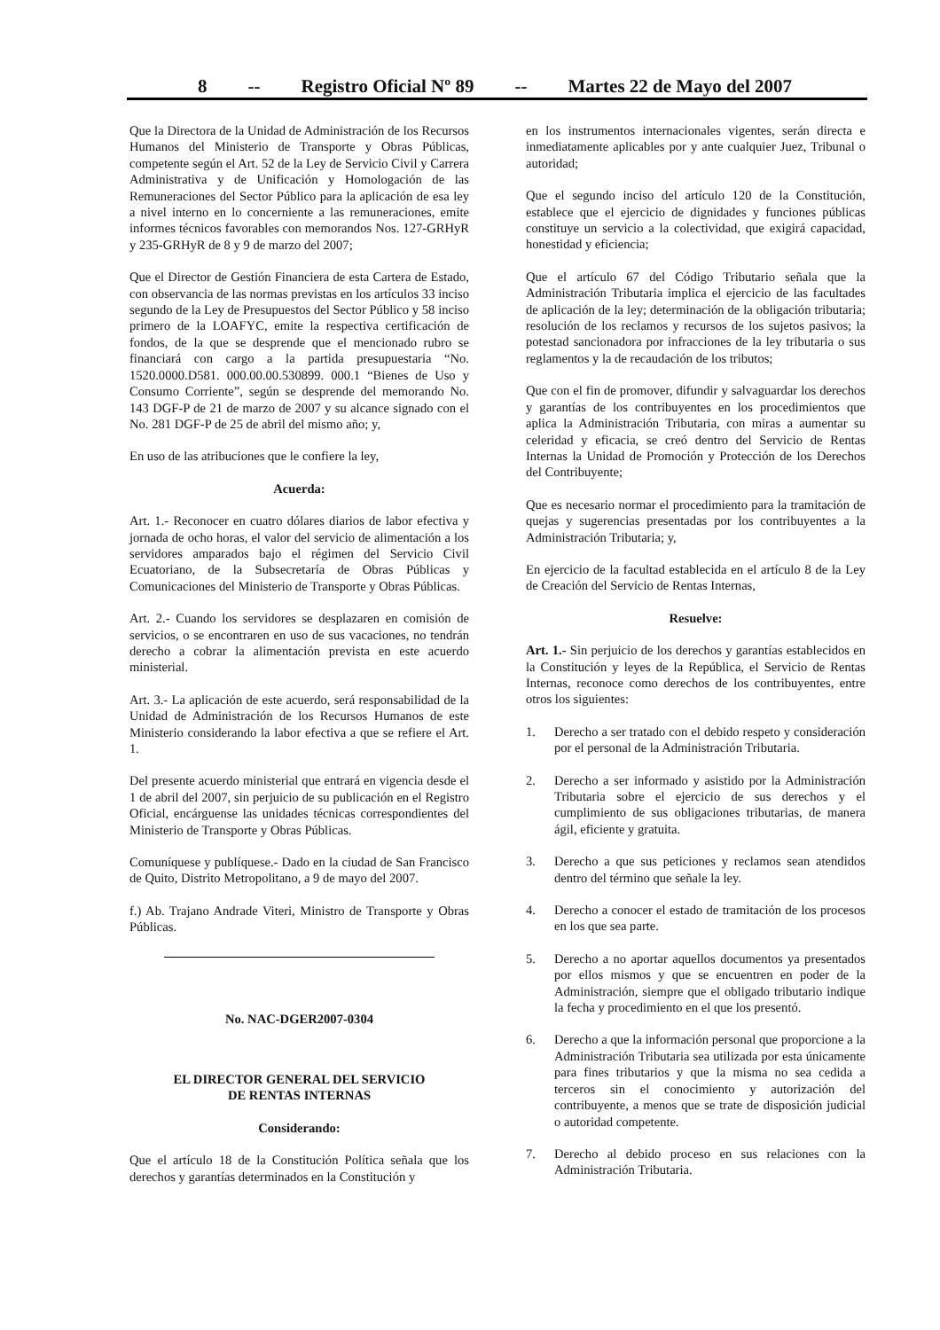8 -- Registro Oficial Nº 89 -- Martes 22 de Mayo del 2007
Que la Directora de la Unidad de Administración de los Recursos Humanos del Ministerio de Transporte y Obras Públicas, competente según el Art. 52 de la Ley de Servicio Civil y Carrera Administrativa y de Unificación y Homologación de las Remuneraciones del Sector Público para la aplicación de esa ley a nivel interno en lo concerniente a las remuneraciones, emite informes técnicos favorables con memorandos Nos. 127-GRHyR y 235-GRHyR de 8 y 9 de marzo del 2007;
Que el Director de Gestión Financiera de esta Cartera de Estado, con observancia de las normas previstas en los artículos 33 inciso segundo de la Ley de Presupuestos del Sector Público y 58 inciso primero de la LOAFYC, emite la respectiva certificación de fondos, de la que se desprende que el mencionado rubro se financiará con cargo a la partida presupuestaria “No. 1520.0000.D581. 000.00.00.530899. 000.1 “Bienes de Uso y Consumo Corriente”, según se desprende del memorando No. 143 DGF-P de 21 de marzo de 2007 y su alcance signado con el No. 281 DGF-P de 25 de abril del mismo año; y,
En uso de las atribuciones que le confiere la ley,
Acuerda:
Art. 1.- Reconocer en cuatro dólares diarios de labor efectiva y jornada de ocho horas, el valor del servicio de alimentación a los servidores amparados bajo el régimen del Servicio Civil Ecuatoriano, de la Subsecretaría de Obras Públicas y Comunicaciones del Ministerio de Transporte y Obras Públicas.
Art. 2.- Cuando los servidores se desplazaren en comisión de servicios, o se encontraren en uso de sus vacaciones, no tendrán derecho a cobrar la alimentación prevista en este acuerdo ministerial.
Art. 3.- La aplicación de este acuerdo, será responsabilidad de la Unidad de Administración de los Recursos Humanos de este Ministerio considerando la labor efectiva a que se refiere el Art. 1.
Del presente acuerdo ministerial que entrará en vigencia desde el 1 de abril del 2007, sin perjuicio de su publicación en el Registro Oficial, encárguense las unidades técnicas correspondientes del Ministerio de Transporte y Obras Públicas.
Comuníquese y publíquese.- Dado en la ciudad de San Francisco de Quito, Distrito Metropolitano, a 9 de mayo del 2007.
f.) Ab. Trajano Andrade Viteri, Ministro de Transporte y Obras Públicas.
No. NAC-DGER2007-0304
EL DIRECTOR GENERAL DEL SERVICIO
DE RENTAS INTERNAS
Considerando:
Que el artículo 18 de la Constitución Política señala que los derechos y garantías determinados en la Constitución y
en los instrumentos internacionales vigentes, serán directa e inmediatamente aplicables por y ante cualquier Juez, Tribunal o autoridad;
Que el segundo inciso del artículo 120 de la Constitución, establece que el ejercicio de dignidades y funciones públicas constituye un servicio a la colectividad, que exigirá capacidad, honestidad y eficiencia;
Que el artículo 67 del Código Tributario señala que la Administración Tributaria implica el ejercicio de las facultades de aplicación de la ley; determinación de la obligación tributaria; resolución de los reclamos y recursos de los sujetos pasivos; la potestad sancionadora por infracciones de la ley tributaria o sus reglamentos y la de recaudación de los tributos;
Que con el fin de promover, difundir y salvaguardar los derechos y garantías de los contribuyentes en los procedimientos que aplica la Administración Tributaria, con miras a aumentar su celeridad y eficacia, se creó dentro del Servicio de Rentas Internas la Unidad de Promoción y Protección de los Derechos del Contribuyente;
Que es necesario normar el procedimiento para la tramitación de quejas y sugerencias presentadas por los contribuyentes a la Administración Tributaria; y,
En ejercicio de la facultad establecida en el artículo 8 de la Ley de Creación del Servicio de Rentas Internas,
Resuelve:
Art. 1.- Sin perjuicio de los derechos y garantías establecidos en la Constitución y leyes de la República, el Servicio de Rentas Internas, reconoce como derechos de los contribuyentes, entre otros los siguientes:
1. Derecho a ser tratado con el debido respeto y consideración por el personal de la Administración Tributaria.
2. Derecho a ser informado y asistido por la Administración Tributaria sobre el ejercicio de sus derechos y el cumplimiento de sus obligaciones tributarias, de manera ágil, eficiente y gratuita.
3. Derecho a que sus peticiones y reclamos sean atendidos dentro del término que señale la ley.
4. Derecho a conocer el estado de tramitación de los procesos en los que sea parte.
5. Derecho a no aportar aquellos documentos ya presentados por ellos mismos y que se encuentren en poder de la Administración, siempre que el obligado tributario indique la fecha y procedimiento en el que los presentó.
6. Derecho a que la información personal que proporcione a la Administración Tributaria sea utilizada por esta únicamente para fines tributarios y que la misma no sea cedida a terceros sin el conocimiento y autorización del contribuyente, a menos que se trate de disposición judicial o autoridad competente.
7. Derecho al debido proceso en sus relaciones con la Administración Tributaria.